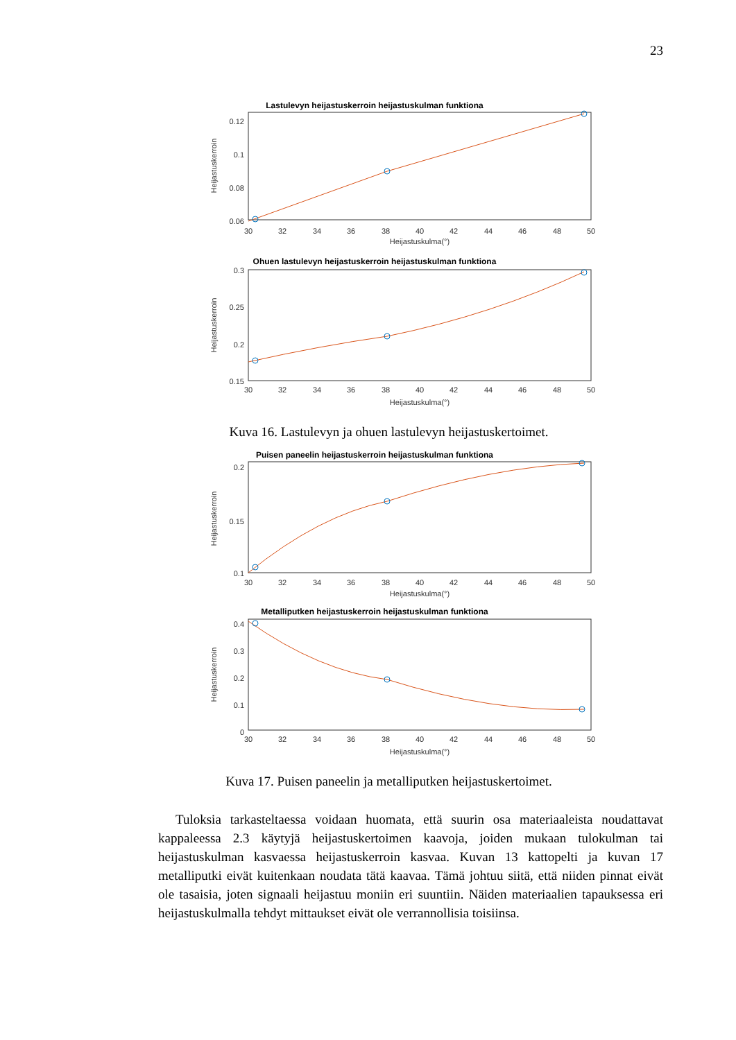23
Lastulevyn heijastuskerroin heijastuskulman funktiona
0.12
0.1
0.08
0.06
30
32
34
36
38
40
42
44
46
48
50
Heijastuskulma(°)
Heijastuskerroin
Ohuen lastulevyn heijastuskerroin heijastuskulman funktiona
0.3
0.25
0.2
0.15
30
32
34
36
38
40
42
44
46
48
50
Heijastuskulma(°)
Heijastuskerroin
Kuva 16. Lastulevyn ja ohuen lastulevyn heijastuskertoimet.
Puisen paneelin heijastuskerroin heijastuskulman funktiona
0.2
0.15
0.1
30
32
34
36
38
40
42
44
46
48
50
Heijastuskulma(°)
Heijastuskerroin
Metalliputken heijastuskerroin heijastuskulman funktiona
0.4
0.3
0.2
0.1
0
30
32
34
36
38
40
42
44
46
48
50
Heijastuskulma(°)
Heijastuskerroin
Kuva 17. Puisen paneelin ja metalliputken heijastuskertoimet.
Tuloksia tarkasteltaessa voidaan huomata, että suurin osa materiaaleista noudattavat kappaleessa 2.3 käytyjä heijastuskertoimen kaavoja, joiden mukaan tulokulman tai heijastuskulman kasvaessa heijastuskerroin kasvaa. Kuvan 13 kattopelti ja kuvan 17 metalliputki eivät kuitenkaan noudata tätä kaavaa. Tämä johtuu siitä, että niiden pinnat eivät ole tasaisia, joten signaali heijastuu moniin eri suuntiin. Näiden materiaalien tapauksessa eri heijastuskulmalla tehdyt mittaukset eivät ole verrannollisia toisiinsa.